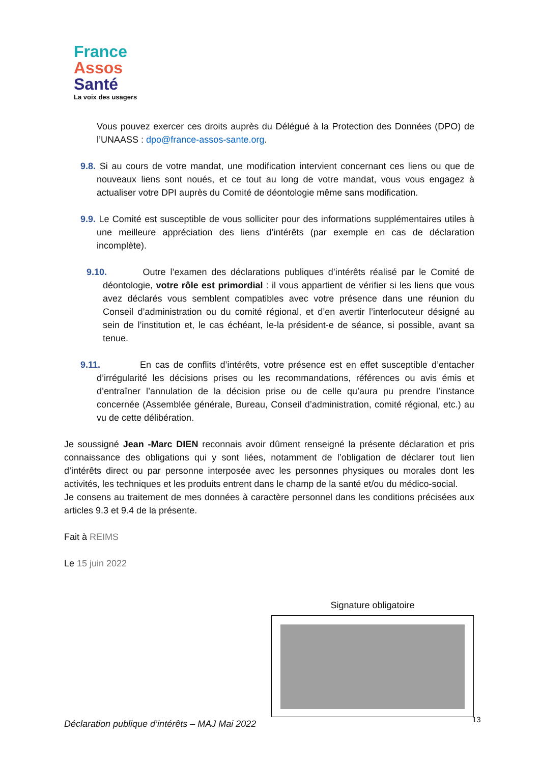France
Assos
Santé
La voix des usagers
Vous pouvez exercer ces droits auprès du Délégué à la Protection des Données (DPO) de l’UNAASS : dpo@france-assos-sante.org.
9.8. Si au cours de votre mandat, une modification intervient concernant ces liens ou que de nouveaux liens sont noués, et ce tout au long de votre mandat, vous vous engagez à actualiser votre DPI auprès du Comité de déontologie même sans modification.
9.9. Le Comité est susceptible de vous solliciter pour des informations supplémentaires utiles à une meilleure appréciation des liens d’intérêts (par exemple en cas de déclaration incomplète).
9.10. Outre l’examen des déclarations publiques d’intérêts réalisé par le Comité de déontologie, votre rôle est primordial : il vous appartient de vérifier si les liens que vous avez déclarés vous semblent compatibles avec votre présence dans une réunion du Conseil d’administration ou du comité régional, et d’en avertir l’interlocuteur désigné au sein de l’institution et, le cas échéant, le-la président-e de séance, si possible, avant sa tenue.
9.11. En cas de conflits d’intérêts, votre présence est en effet susceptible d’entacher d’irrégularité les décisions prises ou les recommandations, références ou avis émis et d’entraîner l’annulation de la décision prise ou de celle qu’aura pu prendre l’instance concernée (Assemblée générale, Bureau, Conseil d’administration, comité régional, etc.) au vu de cette délibération.
Je soussigné Jean -Marc DIEN reconnais avoir dûment renseigné la présente déclaration et pris connaissance des obligations qui y sont liées, notamment de l’obligation de déclarer tout lien d’intérêts direct ou par personne interposée avec les personnes physiques ou morales dont les activités, les techniques et les produits entrent dans le champ de la santé et/ou du médico-social.
Je consens au traitement de mes données à caractère personnel dans les conditions précisées aux articles 9.3 et 9.4 de la présente.
Fait à REIMS
Le 15 juin 2022
Signature obligatoire
Déclaration publique d’intérêts – MAJ Mai 2022
13